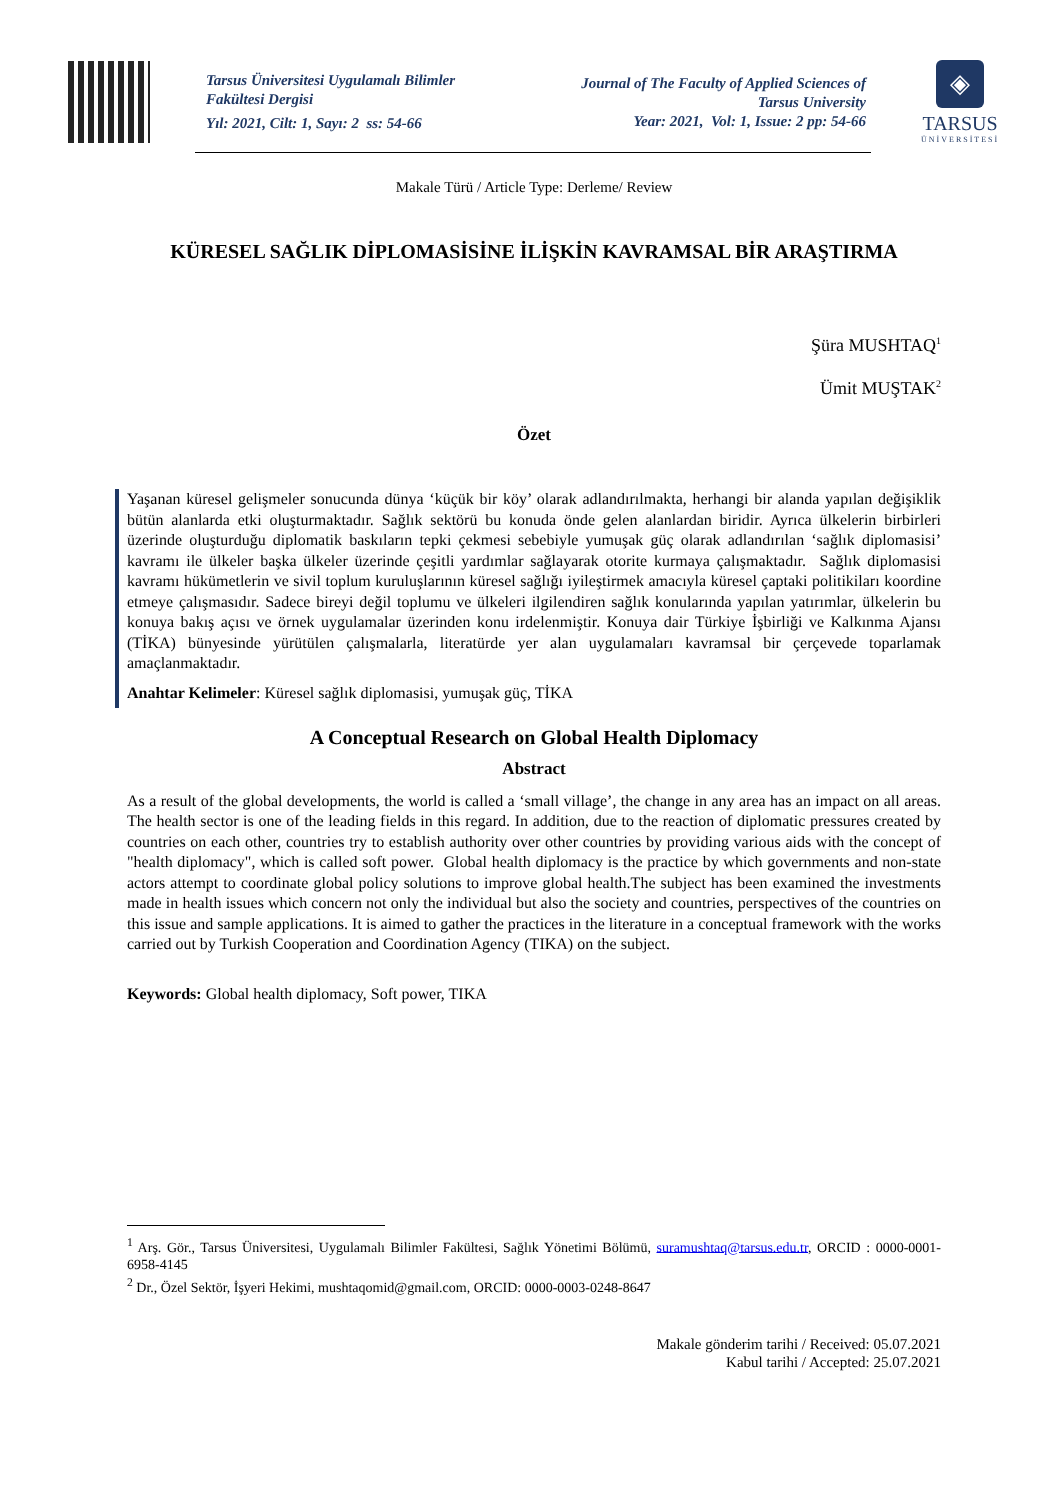Tarsus Üniversitesi Uygulamalı Bilimler Fakültesi Dergisi
Yıl: 2021, Cilt: 1, Sayı: 2 ss: 54-66
Journal of The Faculty of Applied Sciences of Tarsus University
Year: 2021, Vol: 1, Issue: 2 pp: 54-66
◈
TARSUS
ÜNİVERSİTESİ
Makale Türü / Article Type: Derleme/ Review
KÜRESEL SAĞLIK DİPLOMASİSİNE İLİŞKİN KAVRAMSAL BİR ARAŞTIRMA
Şüra MUSHTAQ<sup>1</sup>
Ümit MUŞTAK<sup>2</sup>
Özet
Yaşanan küresel gelişmeler sonucunda dünya ‘küçük bir köy’ olarak adlandırılmakta, herhangi bir alanda yapılan değişiklik bütün alanlarda etki oluşturmaktadır. Sağlık sektörü bu konuda önde gelen alanlardan biridir. Ayrıca ülkelerin birbirleri üzerinde oluşturduğu diplomatik baskıların tepki çekmesi sebebiyle yumuşak güç olarak adlandırılan ‘sağlık diplomasisi’ kavramı ile ülkeler başka ülkeler üzerinde çeşitli yardımlar sağlayarak otorite kurmaya çalışmaktadır. Sağlık diplomasisi kavramı hükümetlerin ve sivil toplum kuruluşlarının küresel sağlığı iyileştirmek amacıyla küresel çaptaki politikiları koordine etmeye çalışmasıdır. Sadece bireyi değil toplumu ve ülkeleri ilgilendiren sağlık konularında yapılan yatırımlar, ülkelerin bu konuya bakış açısı ve örnek uygulamalar üzerinden konu irdelenmiştir. Konuya dair Türkiye İşbirliği ve Kalkınma Ajansı (TİKA) bünyesinde yürütülen çalışmalarla, literatürde yer alan uygulamaları kavramsal bir çerçevede toparlamak amaçlanmaktadır.
Anahtar Kelimeler: Küresel sağlık diplomasisi, yumuşak güç, TİKA
A Conceptual Research on Global Health Diplomacy
Abstract
As a result of the global developments, the world is called a ‘small village’, the change in any area has an impact on all areas. The health sector is one of the leading fields in this regard. In addition, due to the reaction of diplomatic pressures created by countries on each other, countries try to establish authority over other countries by providing various aids with the concept of "health diplomacy", which is called soft power. Global health diplomacy is the practice by which governments and non-state actors attempt to coordinate global policy solutions to improve global health.The subject has been examined the investments made in health issues which concern not only the individual but also the society and countries, perspectives of the countries on this issue and sample applications. It is aimed to gather the practices in the literature in a conceptual framework with the works carried out by Turkish Cooperation and Coordination Agency (TIKA) on the subject.
Keywords: Global health diplomacy, Soft power, TIKA
<sup>1</sup> Arş. Gör., Tarsus Üniversitesi, Uygulamalı Bilimler Fakültesi, Sağlık Yönetimi Bölümü, suramushtaq@tarsus.edu.tr, ORCID : 0000-0001-6958-4145
<sup>2</sup> Dr., Özel Sektör, İşyeri Hekimi, mushtaqomid@gmail.com, ORCID: 0000-0003-0248-8647
Makale gönderim tarihi / Received: 05.07.2021
Kabul tarihi / Accepted: 25.07.2021